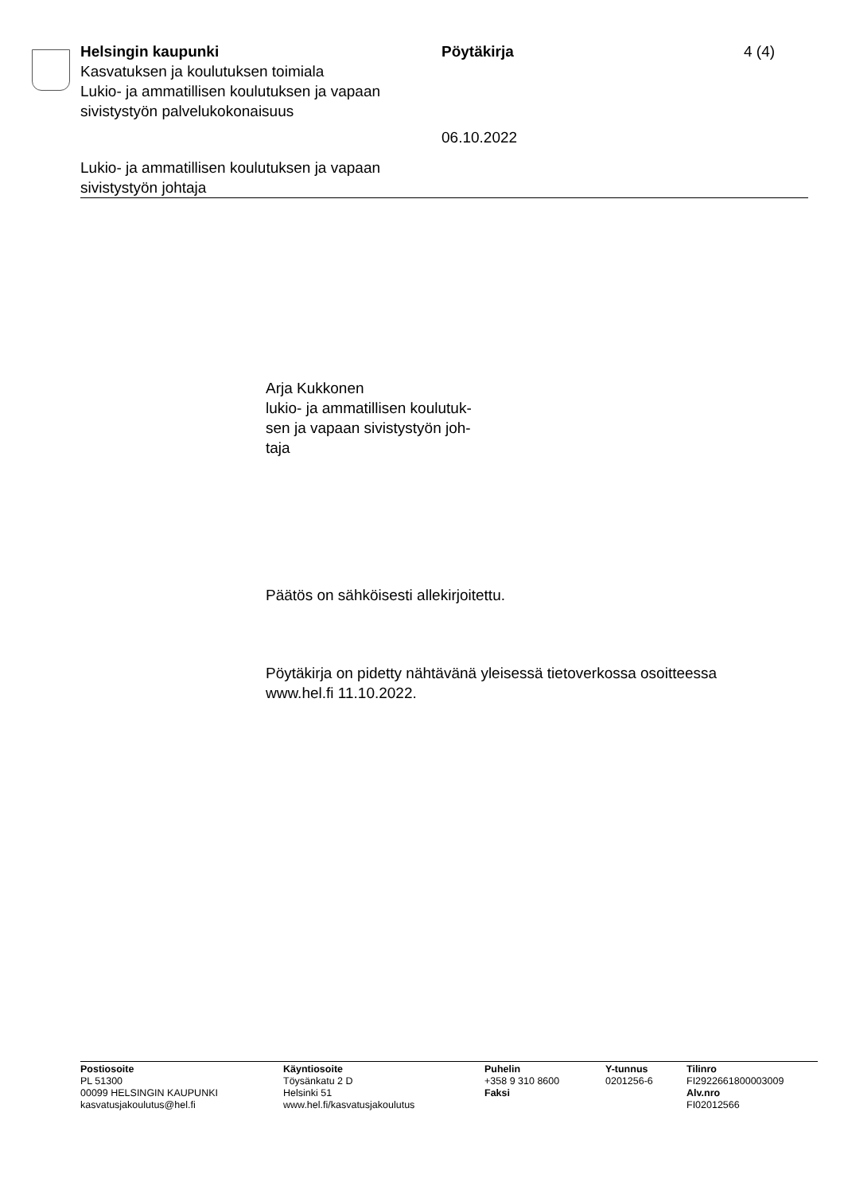Helsingin kaupunki Pöytäkirja 4 (4)
Kasvatuksen ja koulutuksen toimiala
Lukio- ja ammatillisen koulutuksen ja vapaan
sivistystyön palvelukokonaisuus
06.10.2022
Lukio- ja ammatillisen koulutuksen ja vapaan
sivistystyön johtaja
Arja Kukkonen
lukio- ja ammatillisen koulutuk-
sen ja vapaan sivistystyön joh-
taja
Päätös on sähköisesti allekirjoitettu.
Pöytäkirja on pidetty nähtävänä yleisessä tietoverkossa osoitteessa
www.hel.fi 11.10.2022.
Postiosoite
PL 51300
00099 HELSINGIN KAUPUNKI
kasvatusjakoulutus@hel.fi
Käyntiosoite
Töysänkatu 2 D
Helsinki 51
www.hel.fi/kasvatusjakoulutus
Puhelin
+358 9 310 8600
Faksi
Y-tunnus
0201256-6
Tilinro
FI2922661800003009
Alv.nro
FI02012566